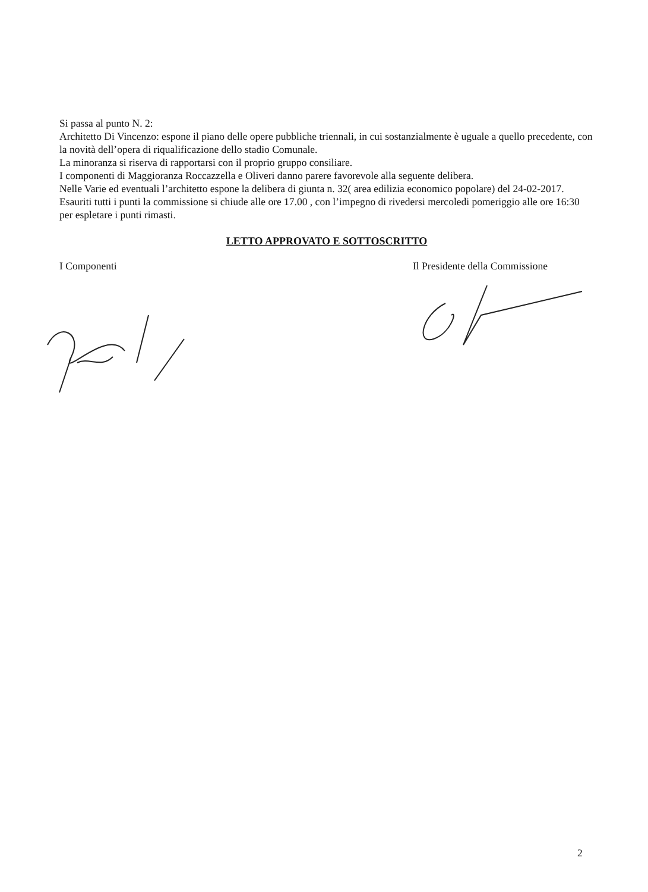Si passa al punto N. 2:
Architetto Di Vincenzo: espone il piano delle opere pubbliche triennali, in cui sostanzialmente è uguale a quello precedente, con la novità dell’opera di riqualificazione dello stadio Comunale.
La minoranza si riserva di rapportarsi con il proprio gruppo consiliare.
I componenti di Maggioranza Roccazzella e Oliveri danno parere favorevole alla seguente delibera.
Nelle Varie ed eventuali l’architetto espone la delibera di giunta n. 32( area edilizia economico popolare) del 24-02-2017.
Esauriti tutti i punti la commissione si chiude alle ore 17.00 , con l’impegno di rivedersi mercoledi pomeriggio alle ore 16:30 per espletare i punti rimasti.
LETTO APPROVATO E SOTTOSCRITTO
I Componenti Il Presidente della Commissione
2